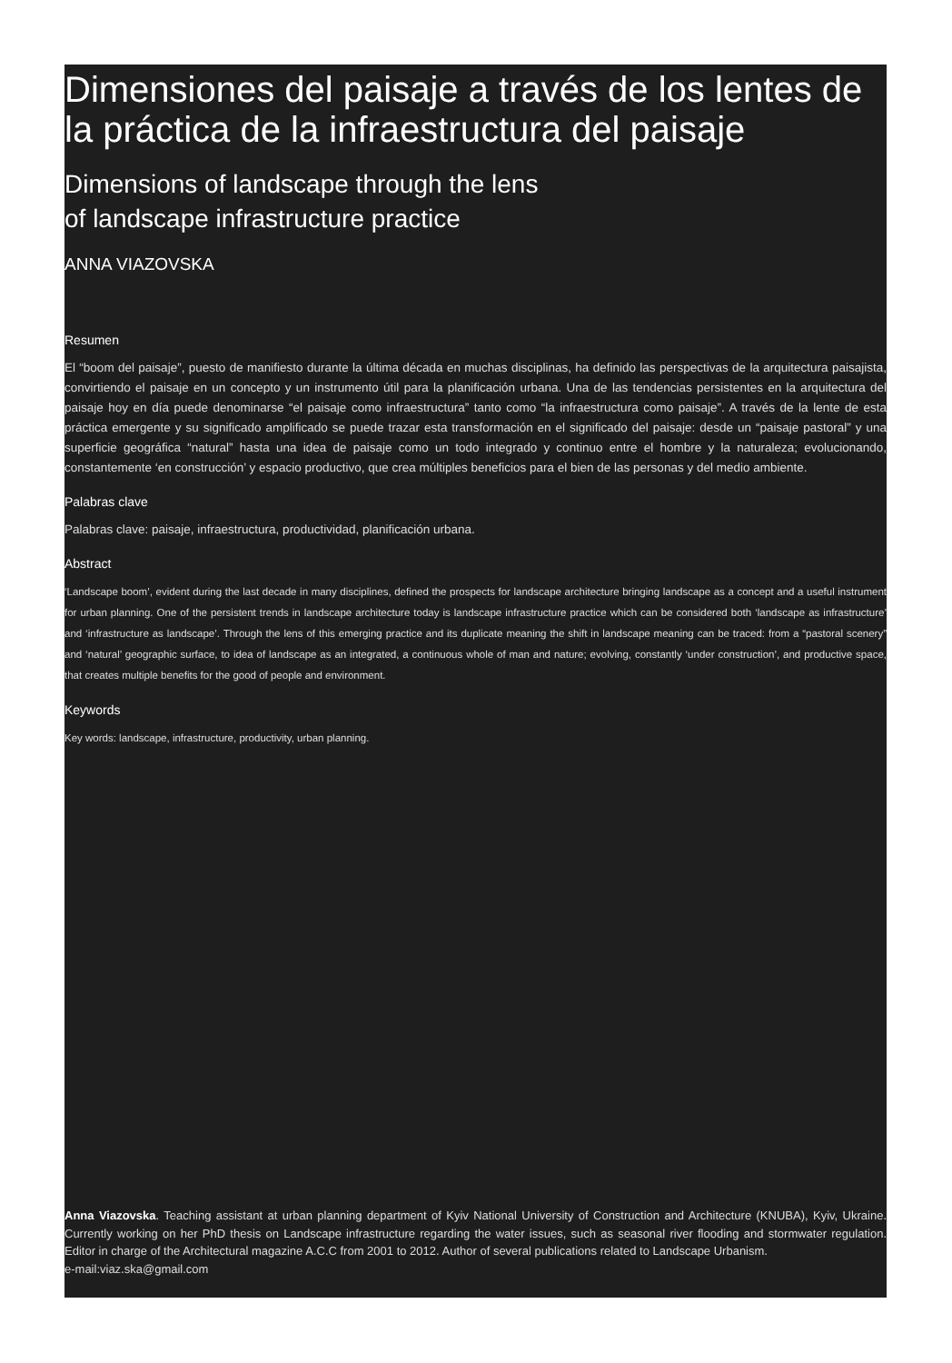Dimensiones del paisaje a través de los lentes de la práctica de la infraestructura del paisaje
Dimensions of landscape through the lens
of landscape infrastructure practice
ANNA VIAZOVSKA
Resumen
El “boom del paisaje”, puesto de manifiesto durante la última década en muchas disciplinas, ha definido las perspectivas de la arquitectura paisajista, convirtiendo el paisaje en un concepto y un instrumento útil para la planificación urbana. Una de las tendencias persistentes en la arquitectura del paisaje hoy en día puede denominarse “el paisaje como infraestructura” tanto como “la infraestructura como paisaje”. A través de la lente de esta práctica emergente y su significado amplificado se puede trazar esta transformación en el significado del paisaje: desde un “paisaje pastoral” y una superficie geográfica “natural” hasta una idea de paisaje como un todo integrado y continuo entre el hombre y la naturaleza; evolucionando, constantemente ‘en construcción’ y espacio productivo, que crea múltiples beneficios para el bien de las personas y del medio ambiente.
Palabras clave
Palabras clave: paisaje, infraestructura, productividad, planificación urbana.
Abstract
‘Landscape boom’, evident during the last decade in many disciplines, defined the prospects for landscape architecture bringing landscape as a concept and a useful instrument for urban planning. One of the persistent trends in landscape architecture today is landscape infrastructure practice which can be considered both ‘landscape as infrastructure’ and ‘infrastructure as landscape’. Through the lens of this emerging practice and its duplicate meaning the shift in landscape meaning can be traced: from a “pastoral scenery” and ‘natural’ geographic surface, to idea of landscape as an integrated, a continuous whole of man and nature; evolving, constantly ‘under construction’, and productive space, that creates multiple benefits for the good of people and environment.
Keywords
Key words: landscape, infrastructure, productivity, urban planning.
Anna Viazovska. Teaching assistant at urban planning department of Kyiv National University of Construction and Architecture (KNUBA), Kyiv, Ukraine. Currently working on her PhD thesis on Landscape infrastructure regarding the water issues, such as seasonal river flooding and stormwater regulation. Editor in charge of the Architectural magazine A.C.C from 2001 to 2012. Author of several publications related to Landscape Urbanism.
e-mail:viaz.ska@gmail.com